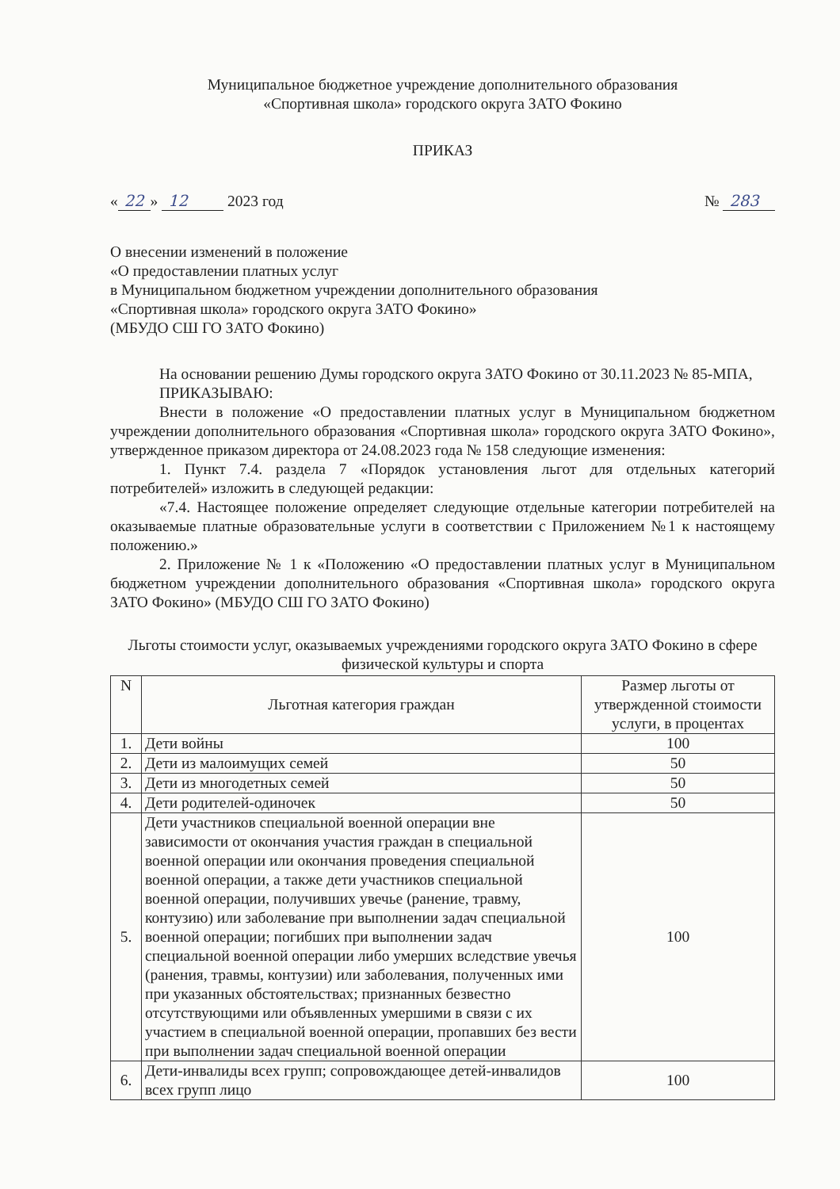Муниципальное бюджетное учреждение дополнительного образования
«Спортивная школа» городского округа ЗАТО Фокино
ПРИКАЗ
« 22 » 12 2023 год № 283
О внесении изменений в положение
«О предоставлении платных услуг
в Муниципальном бюджетном учреждении дополнительного образования
«Спортивная школа» городского округа ЗАТО Фокино»
(МБУДО СШ ГО ЗАТО Фокино)
На основании решению Думы городского округа ЗАТО Фокино от 30.11.2023 № 85-МПА,
ПРИКАЗЫВАЮ:
Внести в положение «О предоставлении платных услуг в Муниципальном бюджетном учреждении дополнительного образования «Спортивная школа» городского округа ЗАТО Фокино», утвержденное приказом директора от 24.08.2023 года № 158 следующие изменения:
1. Пункт 7.4. раздела 7 «Порядок установления льгот для отдельных категорий потребителей» изложить в следующей редакции:
«7.4. Настоящее положение определяет следующие отдельные категории потребителей на оказываемые платные образовательные услуги в соответствии с Приложением №1 к настоящему положению.»
2. Приложение № 1 к «Положению «О предоставлении платных услуг в Муниципальном бюджетном учреждении дополнительного образования «Спортивная школа» городского округа ЗАТО Фокино» (МБУДО СШ ГО ЗАТО Фокино)
Льготы стоимости услуг, оказываемых учреждениями городского округа ЗАТО Фокино в сфере физической культуры и спорта
| N | Льготная категория граждан | Размер льготы от утвержденной стоимости услуги, в процентах |
| --- | --- | --- |
| 1. | Дети войны | 100 |
| 2. | Дети из малоимущих семей | 50 |
| 3. | Дети из многодетных семей | 50 |
| 4. | Дети родителей-одиночек | 50 |
| 5. | Дети участников специальной военной операции вне зависимости от окончания участия граждан в специальной военной операции или окончания проведения специальной военной операции, а также дети участников специальной военной операции, получивших увечье (ранение, травму, контузию) или заболевание при выполнении задач специальной военной операции; погибших при выполнении задач специальной военной операции либо умерших вследствие увечья (ранения, травмы, контузии) или заболевания, полученных ими при указанных обстоятельствах; признанных безвестно отсутствующими или объявленных умершими в связи с их участием в специальной военной операции, пропавших без вести при выполнении задач специальной военной операции | 100 |
| 6. | Дети-инвалиды всех групп; сопровождающее детей-инвалидов всех групп лицо | 100 |